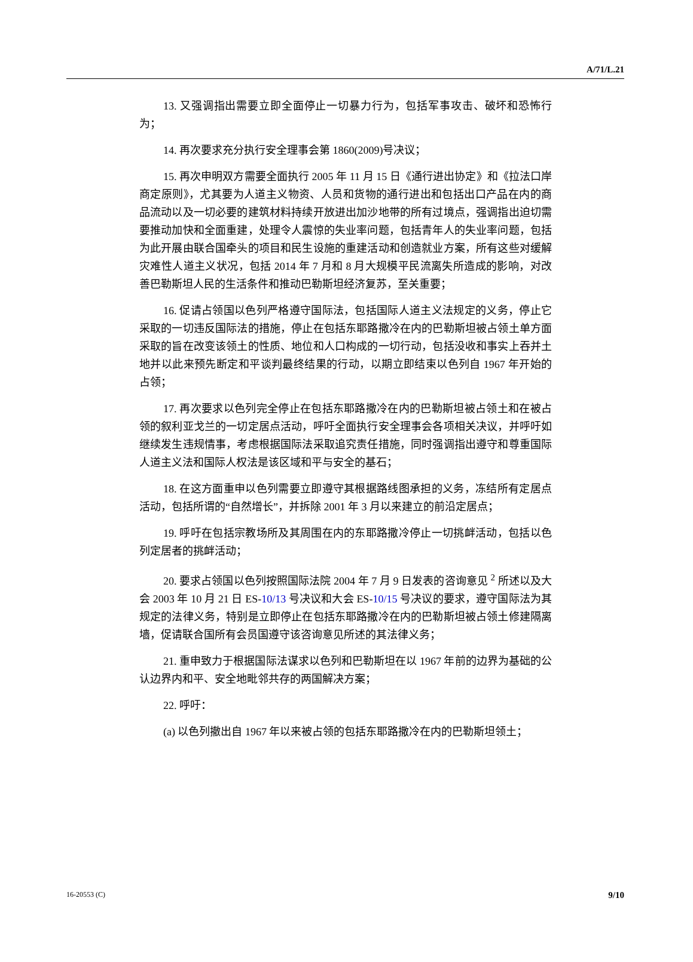A/71/L.21
13. 又强调指出需要立即全面停止一切暴力行为，包括军事攻击、破坏和恐怖行为；
14. 再次要求充分执行安全理事会第 1860(2009)号决议；
15. 再次申明双方需要全面执行 2005 年 11 月 15 日《通行进出协定》和《拉法口岸商定原则》，尤其要为人道主义物资、人员和货物的通行进出和包括出口产品在内的商品流动以及一切必要的建筑材料持续开放进出加沙地带的所有过境点，强调指出迫切需要推动加快和全面重建，处理令人震惊的失业率问题，包括青年人的失业率问题，包括为此开展由联合国牵头的项目和民生设施的重建活动和创造就业方案，所有这些对缓解灾难性人道主义状况，包括 2014 年 7 月和 8 月大规模平民流离失所造成的影响，对改善巴勒斯坦人民的生活条件和推动巴勒斯坦经济复苏，至关重要；
16. 促请占领国以色列严格遵守国际法，包括国际人道主义法规定的义务，停止它采取的一切违反国际法的措施，停止在包括东耶路撒冷在内的巴勒斯坦被占领土单方面采取的旨在改变该领土的性质、地位和人口构成的一切行动，包括没收和事实上吞并土地并以此来预先断定和平谈判最终结果的行动，以期立即结束以色列自 1967 年开始的占领；
17. 再次要求以色列完全停止在包括东耶路撒冷在内的巴勒斯坦被占领土和在被占领的叙利亚戈兰的一切定居点活动，呼吁全面执行安全理事会各项相关决议，并呼吁如继续发生违规情事，考虑根据国际法采取追究责任措施，同时强调指出遵守和尊重国际人道主义法和国际人权法是该区域和平与安全的基石；
18. 在这方面重申以色列需要立即遵守其根据路线图承担的义务，冻结所有定居点活动，包括所谓的“自然增长”，并拆除 2001 年 3 月以来建立的前沿定居点；
19. 呼吁在包括宗教场所及其周围在内的东耶路撒冷停止一切挑衅活动，包括以色列定居者的挑衅活动；
20. 要求占领国以色列按照国际法院 2004 年 7 月 9 日发表的咨询意见 <sup>2</sup> 所述以及大会 2003 年 10 月 21 日 ES-10/13 号决议和大会 ES-10/15 号决议的要求，遵守国际法为其规定的法律义务，特别是立即停止在包括东耶路撒冷在内的巴勒斯坦被占领土修建隔离墙，促请联合国所有会员国遵守该咨询意见所述的其法律义务；
21. 重申致力于根据国际法谋求以色列和巴勒斯坦在以 1967 年前的边界为基础的公认边界内和平、安全地毗邻共存的两国解决方案；
22. 呼吁：
(a) 以色列撤出自 1967 年以来被占领的包括东耶路撒冷在内的巴勒斯坦领土；
16-20553 (C) 9/10